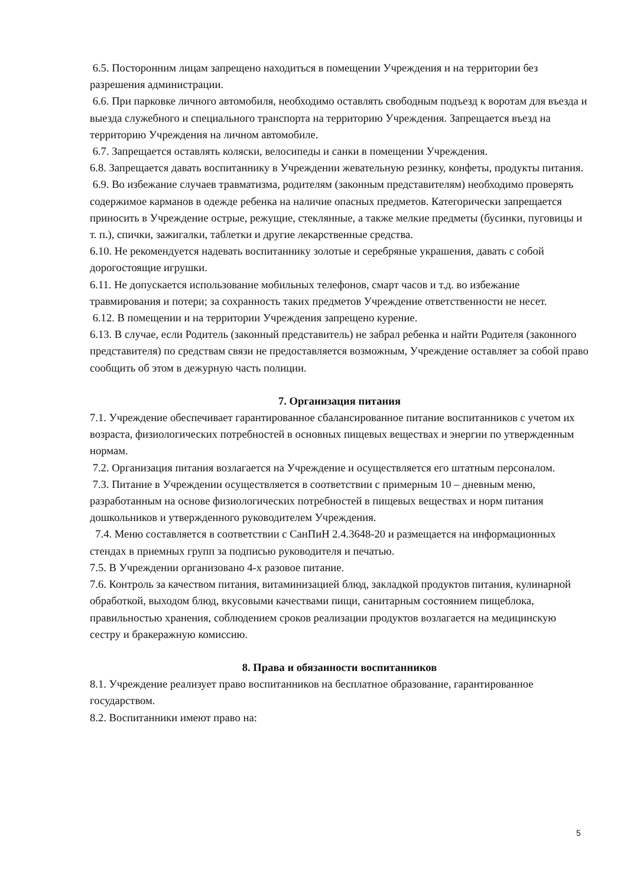6.5. Посторонним лицам запрещено находиться в помещении Учреждения и на территории без разрешения администрации.
6.6. При парковке личного автомобиля, необходимо оставлять свободным подъезд к воротам для въезда и выезда служебного и специального транспорта на территорию Учреждения. Запрещается въезд на территорию Учреждения на личном автомобиле.
6.7. Запрещается оставлять коляски, велосипеды и санки в помещении Учреждения.
6.8. Запрещается давать воспитаннику в Учреждении жевательную резинку, конфеты, продукты питания.
6.9. Во избежание случаев травматизма, родителям (законным представителям) необходимо проверять содержимое карманов в одежде ребенка на наличие опасных предметов. Категорически запрещается приносить в Учреждение острые, режущие, стеклянные, а также мелкие предметы (бусинки, пуговицы и т. п.), спички, зажигалки, таблетки и другие лекарственные средства.
6.10. Не рекомендуется надевать воспитаннику золотые и серебряные украшения, давать с собой дорогостоящие игрушки.
6.11. Не допускается использование мобильных телефонов, смарт часов и т.д. во избежание травмирования и потери; за сохранность таких предметов Учреждение ответственности не несет.
6.12. В помещении и на территории Учреждения запрещено курение.
6.13. В случае, если Родитель (законный представитель) не забрал ребенка и найти Родителя (законного представителя) по средствам связи не предоставляется возможным, Учреждение оставляет за собой право сообщить об этом в дежурную часть полиции.
7. Организация питания
7.1. Учреждение обеспечивает гарантированное сбалансированное питание воспитанников с учетом их возраста, физиологических потребностей в основных пищевых веществах и энергии по утвержденным нормам.
7.2. Организация питания возлагается на Учреждение и осуществляется его штатным персоналом.
7.3. Питание в Учреждении осуществляется в соответствии с примерным 10 – дневным меню, разработанным на основе физиологических потребностей в пищевых веществах и норм питания дошкольников и утвержденного руководителем Учреждения.
7.4. Меню составляется в соответствии с СанПиН 2.4.3648-20 и размещается на информационных стендах в приемных групп за подписью руководителя и печатью.
7.5. В Учреждении организовано 4-х разовое питание.
7.6. Контроль за качеством питания, витаминизацией блюд, закладкой продуктов питания, кулинарной обработкой, выходом блюд, вкусовыми качествами пищи, санитарным состоянием пищеблока, правильностью хранения, соблюдением сроков реализации продуктов возлагается на медицинскую сестру и бракеражную комиссию.
8. Права и обязанности воспитанников
8.1. Учреждение реализует право воспитанников на бесплатное образование, гарантированное государством.
8.2. Воспитанники имеют право на:
5